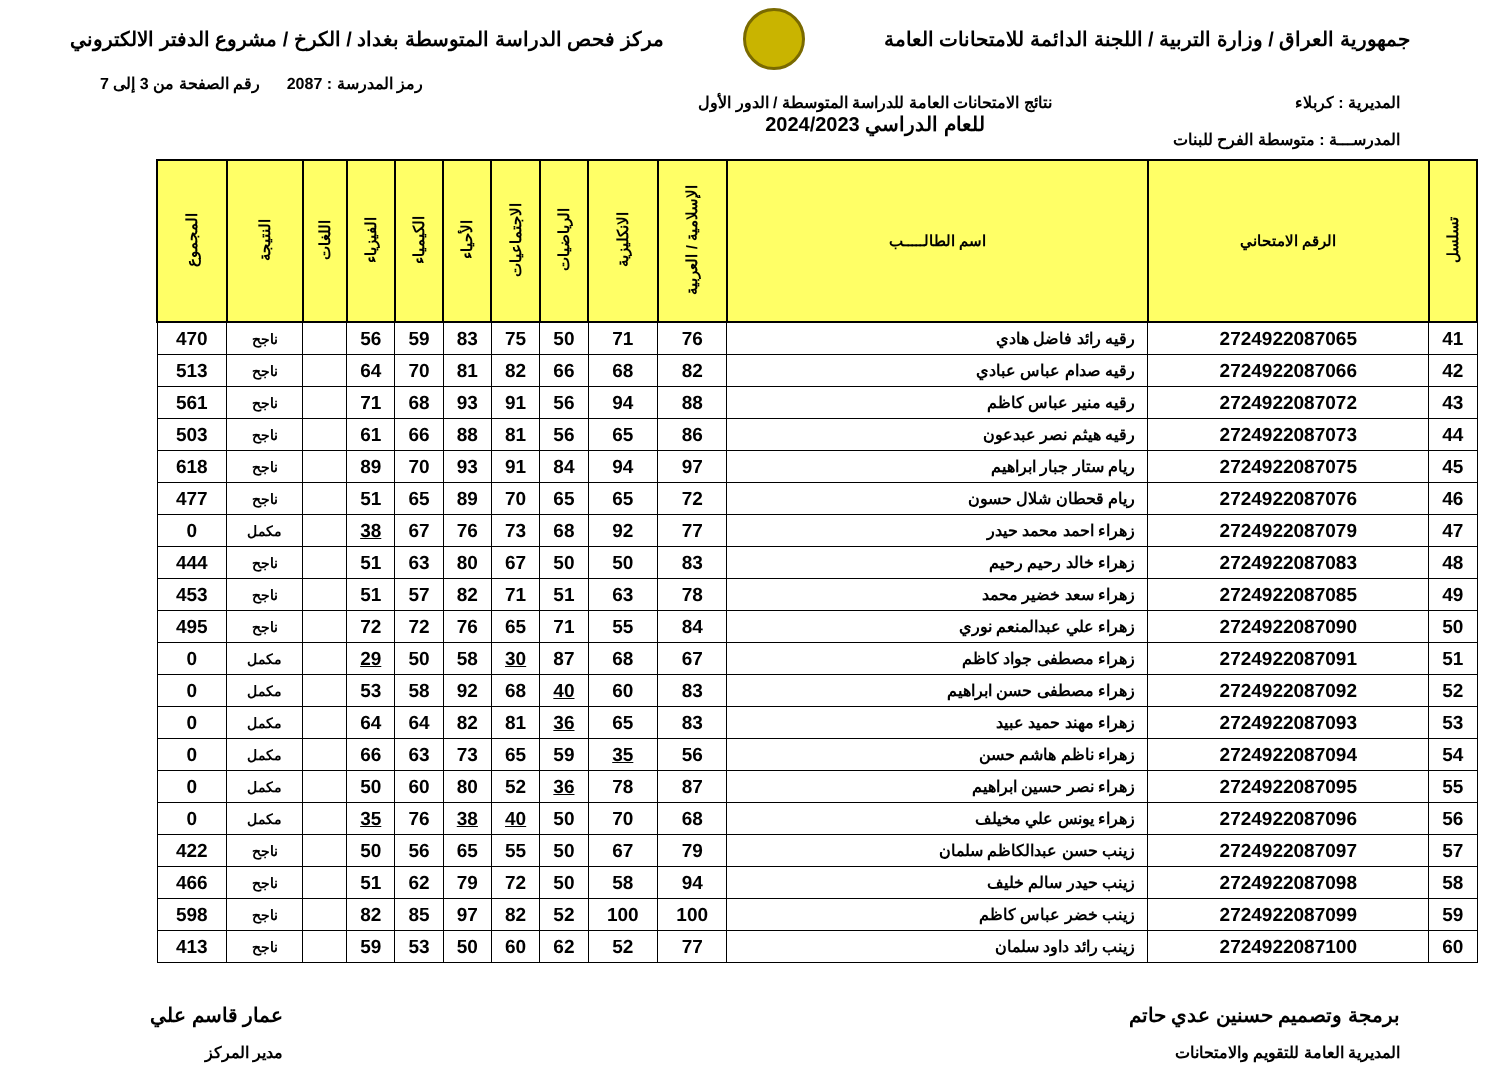جمهورية العراق / وزارة التربية / اللجنة الدائمة للامتحانات العامة
مركز فحص الدراسة المتوسطة بغداد / الكرخ / مشروع الدفتر الالكتروني
رمز المدرسة : 2087 رقم الصفحة من 3 إلى 7
المديرية : كربلاء
المدرســـة : متوسطة الفرح للبنات
نتائج الامتحانات العامة للدراسة المتوسطة / الدور الأول
للعام الدراسي 2024/2023
| تسلسل | الرقم الامتحاني | اسم الطالـــــب | الإسلامية / العربية | الانكليزية | الرياضيات | الاجتماعيات | الأحياء | الكيمياء | الفيزياء | اللغات | النتيجة | المجموع |
| --- | --- | --- | --- | --- | --- | --- | --- | --- | --- | --- | --- | --- |
| 41 | 2724922087065 | رقيه رائد فاضل هادي | 76 | 71 | 50 | 75 | 83 | 59 | 56 | | ناجح | 470 |
| 42 | 2724922087066 | رقيه صدام عباس عبادي | 82 | 68 | 66 | 82 | 81 | 70 | 64 | | ناجح | 513 |
| 43 | 2724922087072 | رقيه منير عباس كاظم | 88 | 94 | 56 | 91 | 93 | 68 | 71 | | ناجح | 561 |
| 44 | 2724922087073 | رقيه هيثم نصر عبدعون | 86 | 65 | 56 | 81 | 88 | 66 | 61 | | ناجح | 503 |
| 45 | 2724922087075 | ريام ستار جبار ابراهيم | 97 | 94 | 84 | 91 | 93 | 70 | 89 | | ناجح | 618 |
| 46 | 2724922087076 | ريام قحطان شلال حسون | 72 | 65 | 65 | 70 | 89 | 65 | 51 | | ناجح | 477 |
| 47 | 2724922087079 | زهراء احمد محمد حيدر | 77 | 92 | 68 | 73 | 76 | 67 | 38 | | مكمل | 0 |
| 48 | 2724922087083 | زهراء خالد رحيم رحيم | 83 | 50 | 50 | 67 | 80 | 63 | 51 | | ناجح | 444 |
| 49 | 2724922087085 | زهراء سعد خضير محمد | 78 | 63 | 51 | 71 | 82 | 57 | 51 | | ناجح | 453 |
| 50 | 2724922087090 | زهراء علي عبدالمنعم نوري | 84 | 55 | 71 | 65 | 76 | 72 | 72 | | ناجح | 495 |
| 51 | 2724922087091 | زهراء مصطفى جواد كاظم | 67 | 68 | 87 | 30 | 58 | 50 | 29 | | مكمل | 0 |
| 52 | 2724922087092 | زهراء مصطفى حسن ابراهيم | 83 | 60 | 40 | 68 | 92 | 58 | 53 | | مكمل | 0 |
| 53 | 2724922087093 | زهراء مهند حميد عبيد | 83 | 65 | 36 | 81 | 82 | 64 | 64 | | مكمل | 0 |
| 54 | 2724922087094 | زهراء ناظم هاشم حسن | 56 | 35 | 59 | 65 | 73 | 63 | 66 | | مكمل | 0 |
| 55 | 2724922087095 | زهراء نصر حسين ابراهيم | 87 | 78 | 36 | 52 | 80 | 60 | 50 | | مكمل | 0 |
| 56 | 2724922087096 | زهراء يونس علي مخيلف | 68 | 70 | 50 | 40 | 38 | 76 | 35 | | مكمل | 0 |
| 57 | 2724922087097 | زينب حسن عبدالكاظم سلمان | 79 | 67 | 50 | 55 | 65 | 56 | 50 | | ناجح | 422 |
| 58 | 2724922087098 | زينب حيدر سالم خليف | 94 | 58 | 50 | 72 | 79 | 62 | 51 | | ناجح | 466 |
| 59 | 2724922087099 | زينب خضر عباس كاظم | 100 | 100 | 52 | 82 | 97 | 85 | 82 | | ناجح | 598 |
| 60 | 2724922087100 | زينب رائد داود سلمان | 77 | 52 | 62 | 60 | 50 | 53 | 59 | | ناجح | 413 |
برمجة وتصميم حسنين عدي حاتم
المديرية العامة للتقويم والامتحانات
عمار قاسم علي
مدير المركز